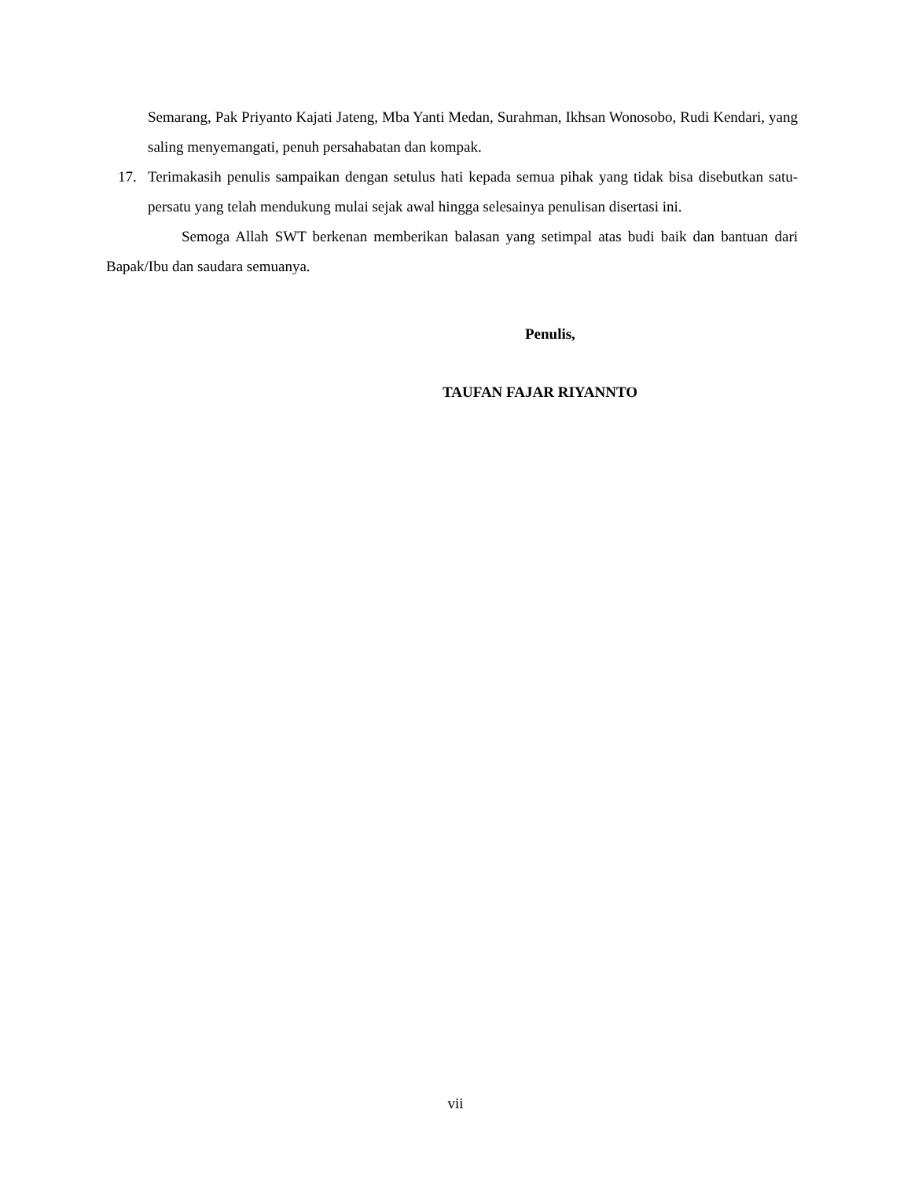Semarang, Pak Priyanto Kajati Jateng, Mba Yanti Medan, Surahman, Ikhsan Wonosobo, Rudi Kendari, yang saling menyemangati, penuh persahabatan dan kompak.
17. Terimakasih penulis sampaikan dengan setulus hati kepada semua pihak yang tidak bisa disebutkan satu-persatu yang telah mendukung mulai sejak awal hingga selesainya penulisan disertasi ini.
Semoga Allah SWT berkenan memberikan balasan yang setimpal atas budi baik dan bantuan dari Bapak/Ibu dan saudara semuanya.
Penulis,
TAUFAN FAJAR RIYANNTO
vii